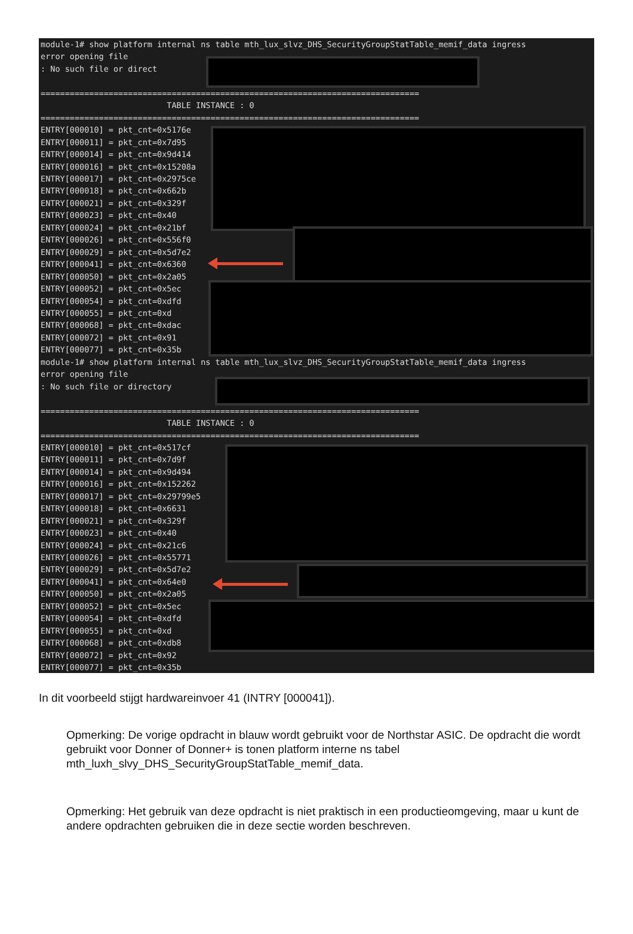module-1# show platform internal ns table mth_lux_slvz_DHS_SecurityGroupStatTable_memif_data ingress error opening file : No such file or direct ============================================================================== TABLE INSTANCE : 0 ============================================================================== ENTRY[000010] = pkt_cnt=0x5176e ENTRY[000011] = pkt_cnt=0x7d95 ENTRY[000014] = pkt_cnt=0x9d414 ENTRY[000016] = pkt_cnt=0x15208a ENTRY[000017] = pkt_cnt=0x2975ce ENTRY[000018] = pkt_cnt=0x662b ENTRY[000021] = pkt_cnt=0x329f ENTRY[000023] = pkt_cnt=0x40 ENTRY[000024] = pkt_cnt=0x21bf ENTRY[000026] = pkt_cnt=0x556f0 ENTRY[000029] = pkt_cnt=0x5d7e2 ENTRY[000041] = pkt_cnt=0x6360 ENTRY[000050] = pkt_cnt=0x2a05 ENTRY[000052] = pkt_cnt=0x5ec ENTRY[000054] = pkt_cnt=0xdfd ENTRY[000055] = pkt_cnt=0xd ENTRY[000068] = pkt_cnt=0xdac ENTRY[000072] = pkt_cnt=0x91 ENTRY[000077] = pkt_cnt=0x35b module-1# show platform internal ns table mth_lux_slvz_DHS_SecurityGroupStatTable_memif_data ingress error opening file : No such file or directory ============================================================================== TABLE INSTANCE : 0 ============================================================================== ENTRY[000010] = pkt_cnt=0x517cf ENTRY[000011] = pkt_cnt=0x7d9f ENTRY[000014] = pkt_cnt=0x9d494 ENTRY[000016] = pkt_cnt=0x152262 ENTRY[000017] = pkt_cnt=0x29799e5 ENTRY[000018] = pkt_cnt=0x6631 ENTRY[000021] = pkt_cnt=0x329f ENTRY[000023] = pkt_cnt=0x40 ENTRY[000024] = pkt_cnt=0x21c6 ENTRY[000026] = pkt_cnt=0x55771 ENTRY[000029] = pkt_cnt=0x5d7e2 ENTRY[000041] = pkt_cnt=0x64e0 ENTRY[000050] = pkt_cnt=0x2a05 ENTRY[000052] = pkt_cnt=0x5ec ENTRY[000054] = pkt_cnt=0xdfd ENTRY[000055] = pkt_cnt=0xd ENTRY[000068] = pkt_cnt=0xdb8 ENTRY[000072] = pkt_cnt=0x92 ENTRY[000077] = pkt_cnt=0x35b
In dit voorbeeld stijgt hardwareinvoer 41 (INTRY [000041]).
Opmerking: De vorige opdracht in blauw wordt gebruikt voor de Northstar ASIC. De opdracht die wordt gebruikt voor Donner of Donner+ is tonen platform interne ns tabel mth_luxh_slvy_DHS_SecurityGroupStatTable_memif_data.
Opmerking: Het gebruik van deze opdracht is niet praktisch in een productieomgeving, maar u kunt de andere opdrachten gebruiken die in deze sectie worden beschreven.